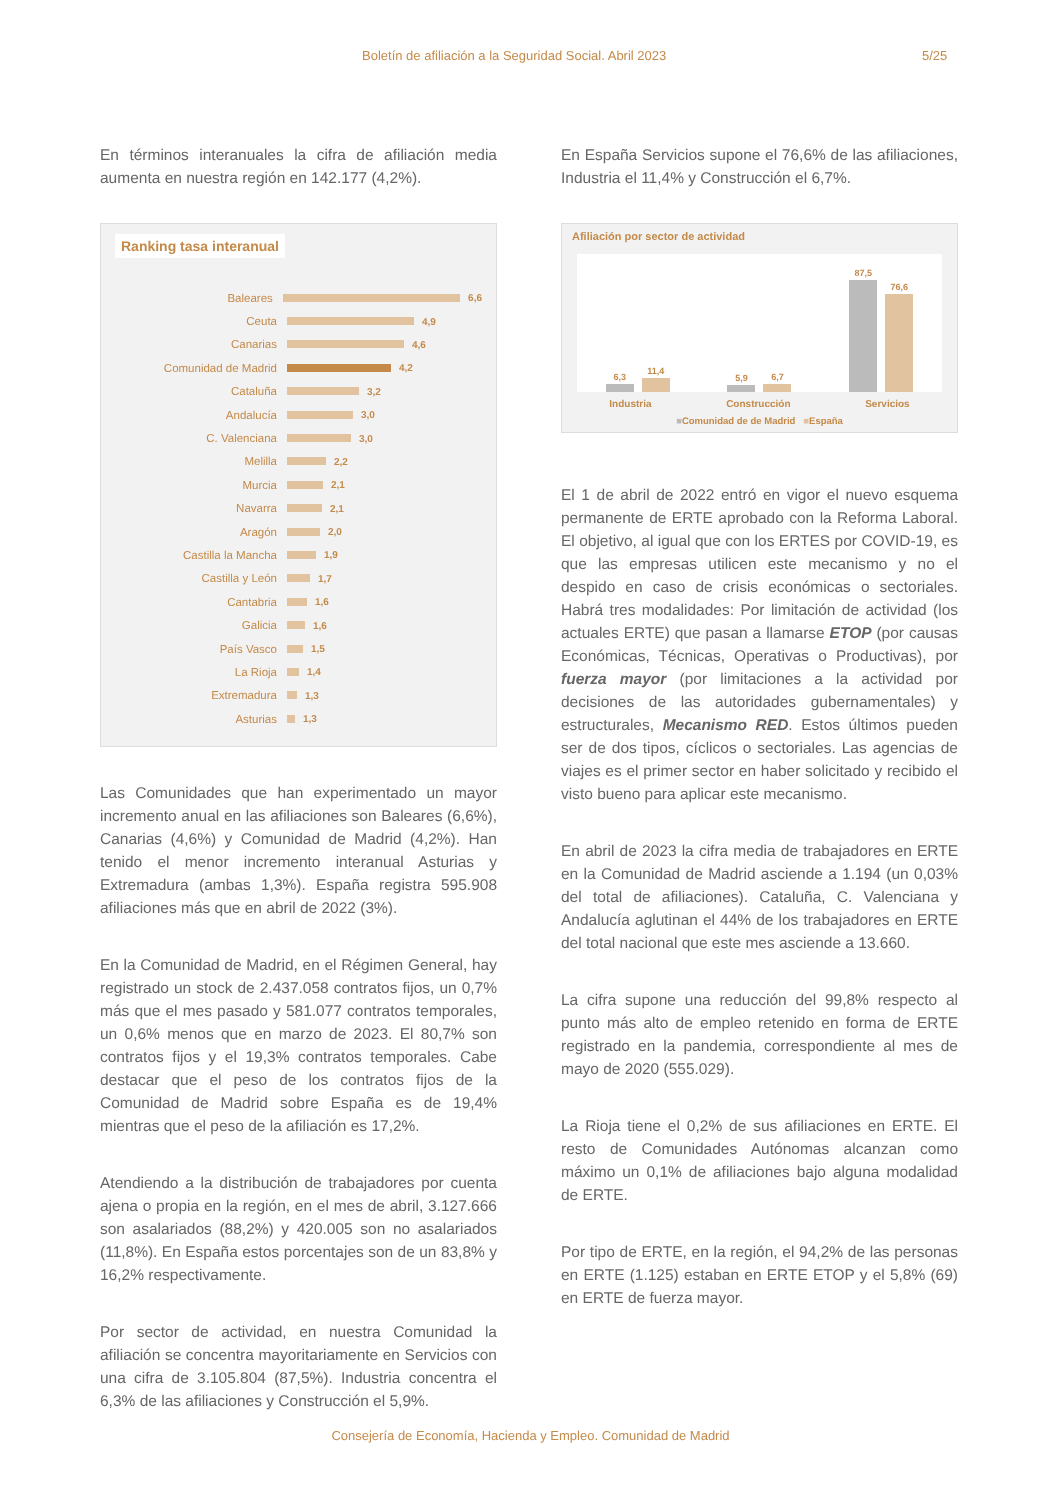Boletín de afiliación a la Seguridad Social. Abril 2023 5/25
En términos interanuales la cifra de afiliación media aumenta en nuestra región en 142.177 (4,2%).
Ranking tasa interanual
Baleares 6,6
Ceuta 4,9
Canarias 4,6
Comunidad de Madrid 4,2
Cataluña 3,2
Andalucía 3,0
C. Valenciana 3,0
Melilla 2,2
Murcia 2,1
Navarra 2,1
Aragón 2,0
Castilla la Mancha 1,9
Castilla y León 1,7
Cantabria 1,6
Galicia 1,6
País Vasco 1,5
La Rioja 1,4
Extremadura 1,3
Asturias 1,3
Las Comunidades que han experimentado un mayor incremento anual en las afiliaciones son Baleares (6,6%), Canarias (4,6%) y Comunidad de Madrid (4,2%). Han tenido el menor incremento interanual Asturias y Extremadura (ambas 1,3%). España registra 595.908 afiliaciones más que en abril de 2022 (3%).
En la Comunidad de Madrid, en el Régimen General, hay registrado un stock de 2.437.058 contratos fijos, un 0,7% más que el mes pasado y 581.077 contratos temporales, un 0,6% menos que en marzo de 2023. El 80,7% son contratos fijos y el 19,3% contratos temporales. Cabe destacar que el peso de los contratos fijos de la Comunidad de Madrid sobre España es de 19,4% mientras que el peso de la afiliación es 17,2%.
Atendiendo a la distribución de trabajadores por cuenta ajena o propia en la región, en el mes de abril, 3.127.666 son asalariados (88,2%) y 420.005 son no asalariados (11,8%). En España estos porcentajes son de un 83,8% y 16,2% respectivamente.
Por sector de actividad, en nuestra Comunidad la afiliación se concentra mayoritariamente en Servicios con una cifra de 3.105.804 (87,5%). Industria concentra el 6,3% de las afiliaciones y Construcción el 5,9%.
En España Servicios supone el 76,6% de las afiliaciones, Industria el 11,4% y Construcción el 6,7%.
Afiliación por sector de actividad
6,3
11,4
5,9
6,7
87,5
76,6
Industria Construcción Servicios
■Comunidad de de Madrid ■España
El 1 de abril de 2022 entró en vigor el nuevo esquema permanente de ERTE aprobado con la Reforma Laboral. El objetivo, al igual que con los ERTES por COVID-19, es que las empresas utilicen este mecanismo y no el despido en caso de crisis económicas o sectoriales. Habrá tres modalidades: Por limitación de actividad (los actuales ERTE) que pasan a llamarse ETOP (por causas Económicas, Técnicas, Operativas o Productivas), por fuerza mayor (por limitaciones a la actividad por decisiones de las autoridades gubernamentales) y estructurales, Mecanismo RED. Estos últimos pueden ser de dos tipos, cíclicos o sectoriales. Las agencias de viajes es el primer sector en haber solicitado y recibido el visto bueno para aplicar este mecanismo.
En abril de 2023 la cifra media de trabajadores en ERTE en la Comunidad de Madrid asciende a 1.194 (un 0,03% del total de afiliaciones). Cataluña, C. Valenciana y Andalucía aglutinan el 44% de los trabajadores en ERTE del total nacional que este mes asciende a 13.660.
La cifra supone una reducción del 99,8% respecto al punto más alto de empleo retenido en forma de ERTE registrado en la pandemia, correspondiente al mes de mayo de 2020 (555.029).
La Rioja tiene el 0,2% de sus afiliaciones en ERTE. El resto de Comunidades Autónomas alcanzan como máximo un 0,1% de afiliaciones bajo alguna modalidad de ERTE.
Por tipo de ERTE, en la región, el 94,2% de las personas en ERTE (1.125) estaban en ERTE ETOP y el 5,8% (69) en ERTE de fuerza mayor.
Consejería de Economía, Hacienda y Empleo. Comunidad de Madrid